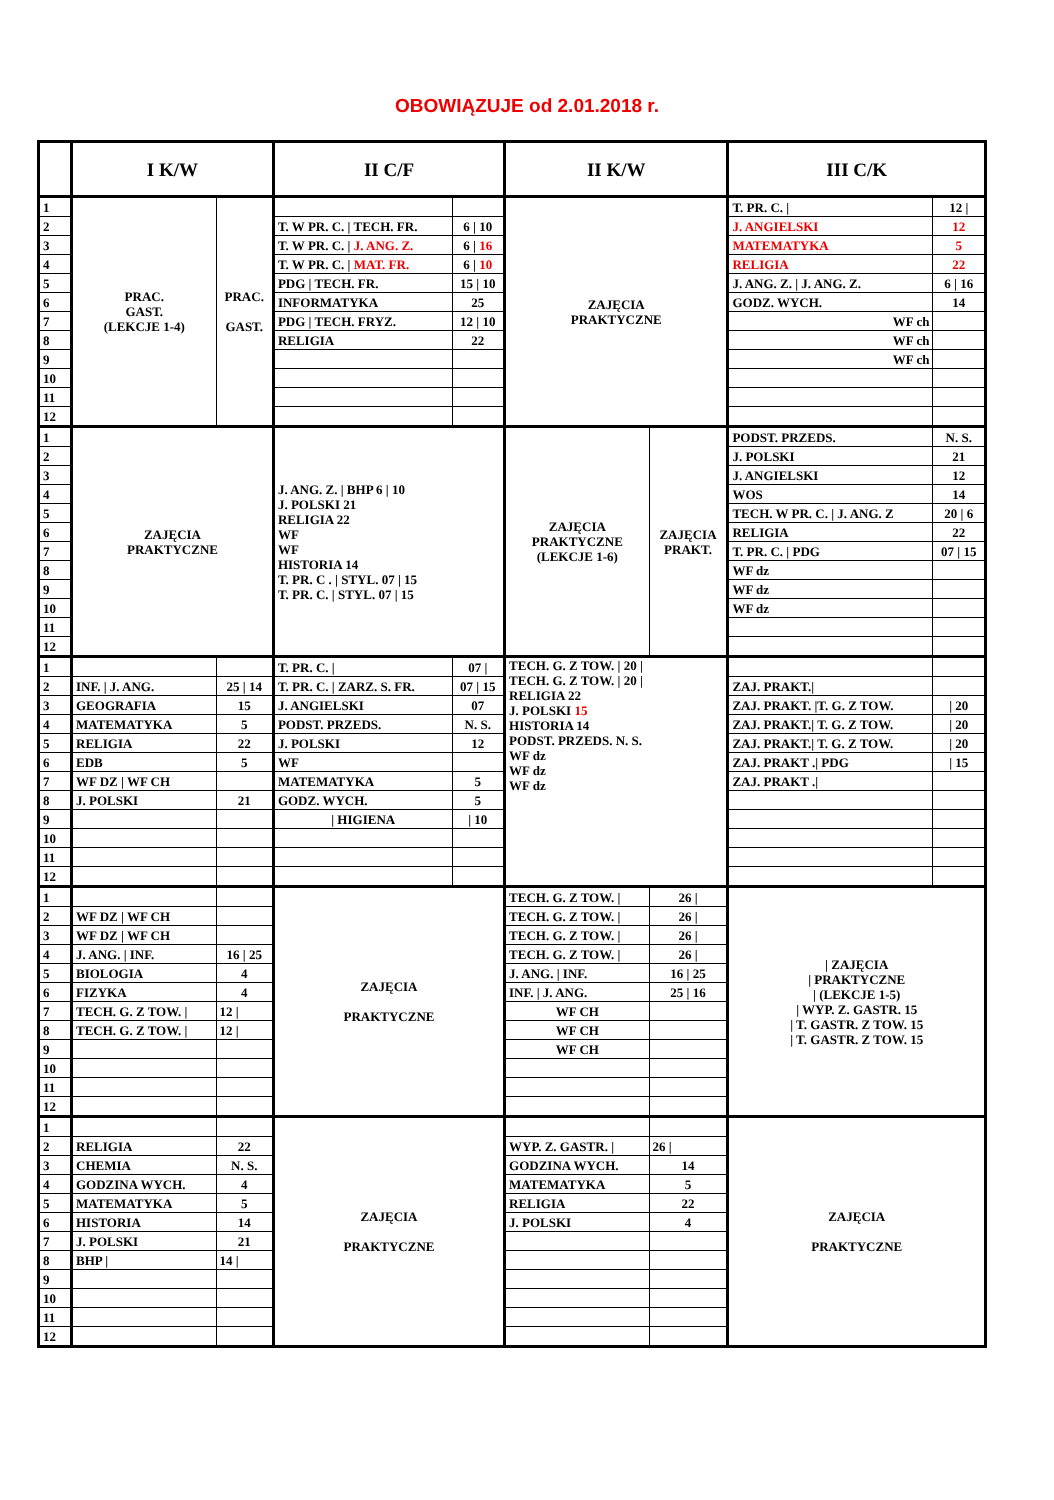OBOWIĄZUJE od 2.01.2018 r.
| | I K/W | | II C/F | | II K/W | | III C/K | |
| --- | --- | --- | --- | --- | --- | --- | --- | --- |
| 1 | PRAC. GAST. (LEKCJE 1-4) | PRAC. GAST. | | | ZAJĘCIA PRAKTYCZNE | | T. PR. C. / | 12 / |
| 2 | | | T. W PR. C. / TECH. FR. | 6 / 10 | | | J. ANGIELSKI | 12 |
| 3 | | | T. W PR. C. / J. ANG. Z. | 6 / 16 | | | MATEMATYKA | 5 |
| 4 | | | T. W PR. C. / MAT. FR. | 6 / 10 | | | RELIGIA | 22 |
| 5 | | | PDG / TECH. FR. | 15 / 10 | | | J. ANG. Z. / J. ANG. Z. | 6 / 16 |
| 6 | | | INFORMATYKA | 25 | | | GODZ. WYCH. | 14 |
| 7 | | | PDG / TECH. FRYZ. | 12 / 10 | | | WF ch | |
| 8 | | | RELIGIA | 22 | | | WF ch | |
| 9 | | | | | | | WF ch | |
| 10 | | | | | | | | |
| 11 | | | | | | | | |
| 12 | | | | | | | | |
| 1 | ZAJĘCIA PRAKTYCZNE | | J. ANG. Z. / BHP 6 / 10 J. POLSKI 21 RELIGIA 22 WF WF HISTORIA 14 T. PR. C . / STYL. 07 / 15 T. PR. C. / STYL. 07 / 15 | | ZAJĘCIA PRAKTYCZNE (LEKCJE 1-6) | ZAJĘCIA PRAKT. | PODST. PRZEDS. | N. S. |
| 2 | | | | | | | J. POLSKI | 21 |
| 3 | | | | | | | J. ANGIELSKI | 12 |
| 4 | | | | | | | WOS | 14 |
| 5 | | | | | | | TECH. W PR. C. / J. ANG. Z | 20 / 6 |
| 6 | | | | | | | RELIGIA | 22 |
| 7 | | | | | | | T. PR. C. / PDG | 07 / 15 |
| 8 | | | | | | | WF dz | |
| 9 | | | | | | | WF dz | |
| 10 | | | | | | | WF dz | |
| 11 | | | | | | | | |
| 12 | | | | | | | | |
| 1 | | | T. PR. C. / | 07 / | TECH. G. Z TOW. / 20 / TECH. G. Z TOW. / 20 / RELIGIA 22 J. POLSKI 15 HISTORIA 14 PODST. PRZEDS. N. S. WF dz WF dz WF dz | | | |
| 2 | INF. / J. ANG. | 25 / 14 | T. PR. C. / ZARZ. S. FR. | 07 / 15 | | | ZAJ. PRAKT./ | |
| 3 | GEOGRAFIA | 15 | J. ANGIELSKI | 07 | | | ZAJ. PRAKT. /T. G. Z TOW. | / 20 |
| 4 | MATEMATYKA | 5 | PODST. PRZEDS. | N. S. | | | ZAJ. PRAKT./ T. G. Z TOW. | / 20 |
| 5 | RELIGIA | 22 | J. POLSKI | 12 | | | ZAJ. PRAKT./ T. G. Z TOW. | / 20 |
| 6 | EDB | 5 | WF | | | | ZAJ. PRAKT ./ PDG | / 15 |
| 7 | WF DZ / WF CH | | MATEMATYKA | 5 | | | ZAJ. PRAKT ./ | |
| 8 | J. POLSKI | 21 | GODZ. WYCH. | 5 | | | | |
| 9 | | | / HIGIENA | / 10 | | | | |
| 10 | | | | | | | | |
| 11 | | | | | | | | |
| 12 | | | | | | | | |
| 1 | | | ZAJĘCIA PRAKTYCZNE | | TECH. G. Z TOW. / | 26 / | / ZAJĘCIA / PRAKTYCZNE / (LEKCJE 1-5) / WYP. Z. GASTR. 15 / T. GASTR. Z TOW. 15 / T. GASTR. Z TOW. 15 | |
| 2 | WF DZ / WF CH | | | | TECH. G. Z TOW. / | 26 / | | |
| 3 | WF DZ / WF CH | | | | TECH. G. Z TOW. / | 26 / | | |
| 4 | J. ANG. / INF. | 16 / 25 | | | TECH. G. Z TOW. / | 26 / | | |
| 5 | BIOLOGIA | 4 | | | J. ANG. / INF. | 16 / 25 | | |
| 6 | FIZYKA | 4 | | | INF. / J. ANG. | 25 / 16 | | |
| 7 | TECH. G. Z TOW. / | 12 / | | | WF CH | | | |
| 8 | TECH. G. Z TOW. / | 12 / | | | WF CH | | | |
| 9 | | | | | WF CH | | | |
| 10 | | | | | | | | |
| 11 | | | | | | | | |
| 12 | | | | | | | | |
| 1 | | | ZAJĘCIA PRAKTYCZNE | | | | ZAJĘCIA PRAKTYCZNE | |
| 2 | RELIGIA | 22 | | | WYP. Z. GASTR. / | 26 / | | |
| 3 | CHEMIA | N. S. | | | GODZINA WYCH. | 14 | | |
| 4 | GODZINA WYCH. | 4 | | | MATEMATYKA | 5 | | |
| 5 | MATEMATYKA | 5 | | | RELIGIA | 22 | | |
| 6 | HISTORIA | 14 | | | J. POLSKI | 4 | | |
| 7 | J. POLSKI | 21 | | | | | | |
| 8 | BHP / | 14 / | | | | | | |
| 9 | | | | | | | | |
| 10 | | | | | | | | |
| 11 | | | | | | | | |
| 12 | | | | | | | | |